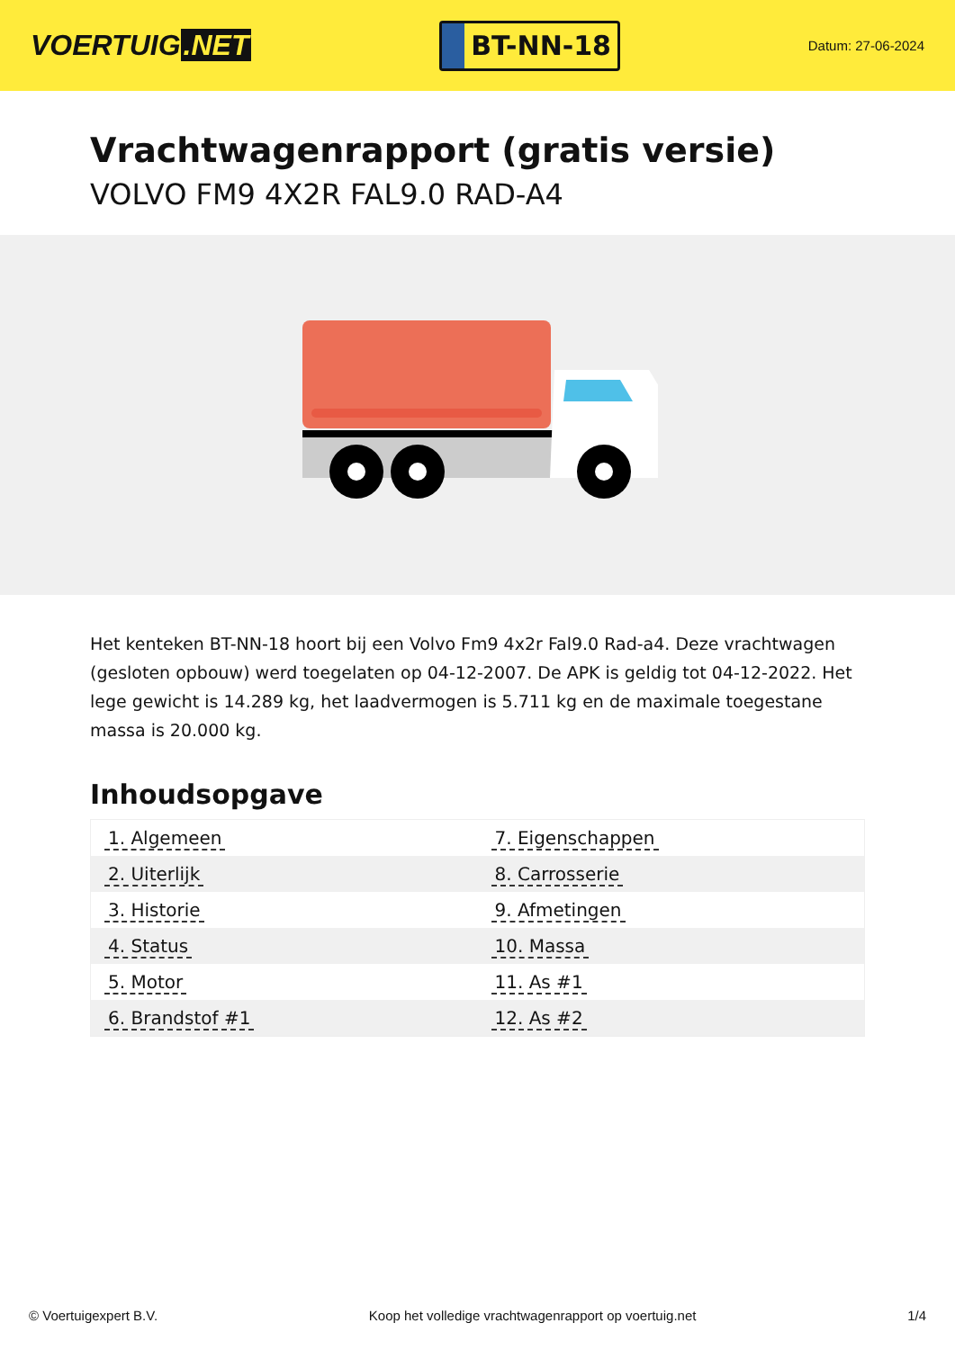VOERTUIG.NET
BT-NN-18
Datum: 27-06-2024
Vrachtwagenrapport (gratis versie)
VOLVO FM9 4X2R FAL9.0 RAD-A4
Het kenteken BT-NN-18 hoort bij een Volvo Fm9 4x2r Fal9.0 Rad-a4. Deze vrachtwagen (gesloten opbouw) werd toegelaten op 04-12-2007. De APK is geldig tot 04-12-2022. Het lege gewicht is 14.289 kg, het laadvermogen is 5.711 kg en de maximale toegestane massa is 20.000 kg.
Inhoudsopgave
| 1. Algemeen | 7. Eigenschappen |
| 2. Uiterlijk | 8. Carrosserie |
| 3. Historie | 9. Afmetingen |
| 4. Status | 10. Massa |
| 5. Motor | 11. As #1 |
| 6. Brandstof #1 | 12. As #2 |
© Voertuigexpert B.V. Koop het volledige vrachtwagenrapport op voertuig.net 1/4